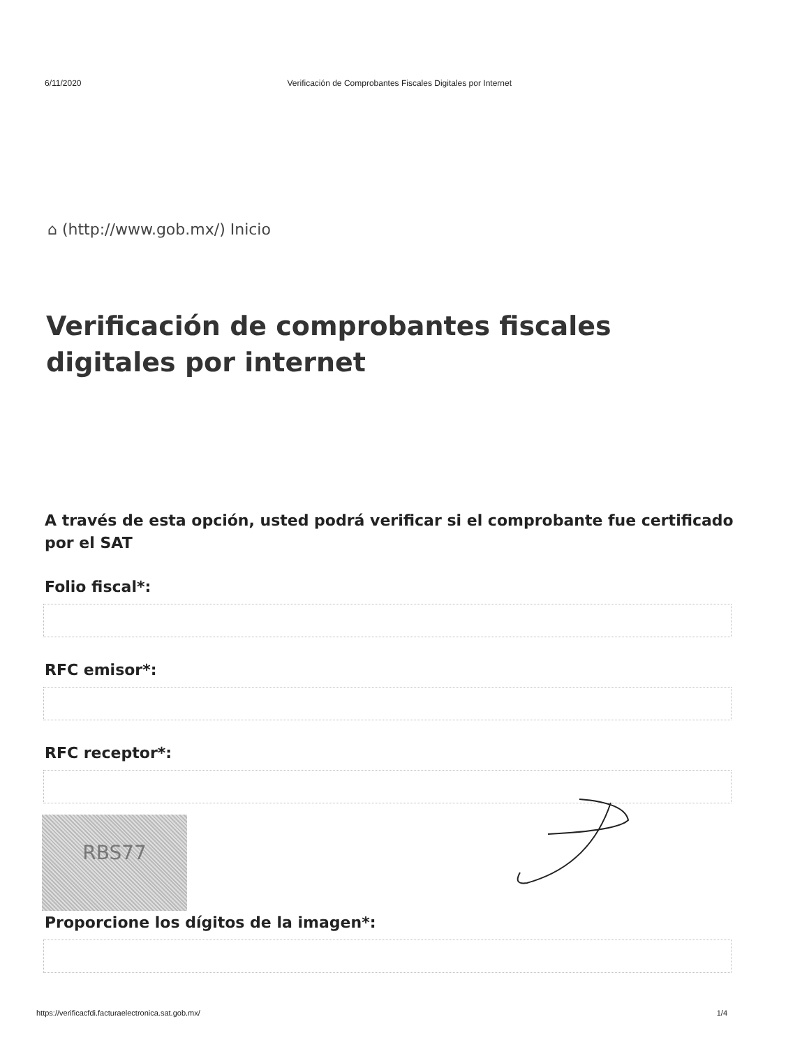6/11/2020 Verificación de Comprobantes Fiscales Digitales por Internet
⌂ (http://www.gob.mx/) Inicio
Verificación de comprobantes fiscales digitales por internet
A través de esta opción, usted podrá verificar si el comprobante fue certificado por el SAT
Folio fiscal*:
RFC emisor*:
RFC receptor*:
RBS77
Proporcione los dígitos de la imagen*:
https://verificacfdi.facturaelectronica.sat.gob.mx/ 1/4